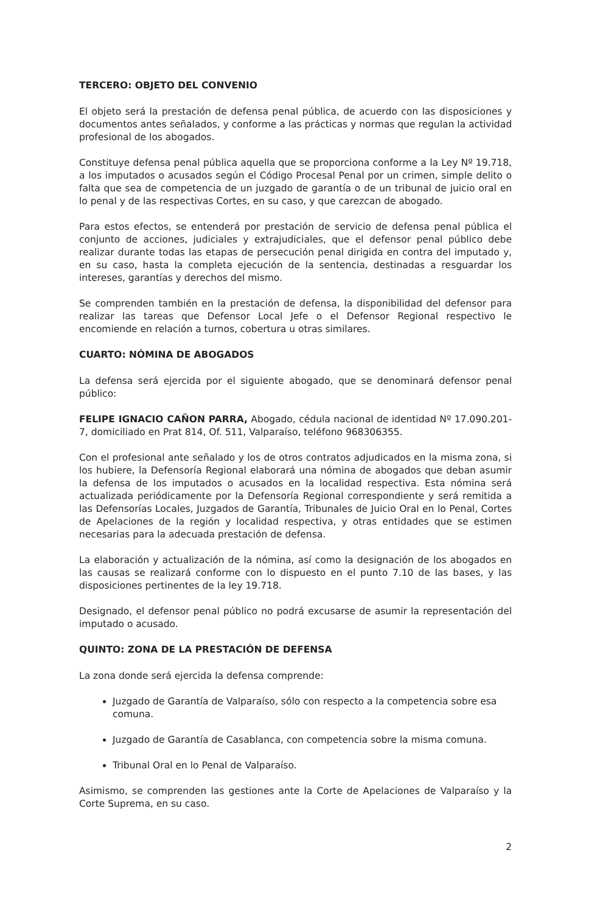TERCERO: OBJETO DEL CONVENIO
El objeto será la prestación de defensa penal pública, de acuerdo con las disposiciones y documentos antes señalados, y conforme a las prácticas y normas que regulan la actividad profesional de los abogados.
Constituye defensa penal pública aquella que se proporciona conforme a la Ley Nº 19.718, a los imputados o acusados según el Código Procesal Penal por un crimen, simple delito o falta que sea de competencia de un juzgado de garantía o de un tribunal de juicio oral en lo penal y de las respectivas Cortes, en su caso, y que carezcan de abogado.
Para estos efectos, se entenderá por prestación de servicio de defensa penal pública el conjunto de acciones, judiciales y extrajudiciales, que el defensor penal público debe realizar durante todas las etapas de persecución penal dirigida en contra del imputado y, en su caso, hasta la completa ejecución de la sentencia, destinadas a resguardar los intereses, garantías y derechos del mismo.
Se comprenden también en la prestación de defensa, la disponibilidad del defensor para realizar las tareas que Defensor Local Jefe o el Defensor Regional respectivo le encomiende en relación a turnos, cobertura u otras similares.
CUARTO: NÓMINA DE ABOGADOS
La defensa será ejercida por el siguiente abogado, que se denominará defensor penal público:
FELIPE IGNACIO CAÑON PARRA, Abogado, cédula nacional de identidad Nº 17.090.201-7, domiciliado en Prat 814, Of. 511, Valparaíso, teléfono 968306355.
Con el profesional ante señalado y los de otros contratos adjudicados en la misma zona, si los hubiere, la Defensoría Regional elaborará una nómina de abogados que deban asumir la defensa de los imputados o acusados en la localidad respectiva. Esta nómina será actualizada periódicamente por la Defensoría Regional correspondiente y será remitida a las Defensorías Locales, Juzgados de Garantía, Tribunales de Juicio Oral en lo Penal, Cortes de Apelaciones de la región y localidad respectiva, y otras entidades que se estimen necesarias para la adecuada prestación de defensa.
La elaboración y actualización de la nómina, así como la designación de los abogados en las causas se realizará conforme con lo dispuesto en el punto 7.10 de las bases, y las disposiciones pertinentes de la ley 19.718.
Designado, el defensor penal público no podrá excusarse de asumir la representación del imputado o acusado.
QUINTO: ZONA DE LA PRESTACIÓN DE DEFENSA
La zona donde será ejercida la defensa comprende:
Juzgado de Garantía de Valparaíso, sólo con respecto a la competencia sobre esa comuna.
Juzgado de Garantía de Casablanca, con competencia sobre la misma comuna.
Tribunal Oral en lo Penal de Valparaíso.
Asimismo, se comprenden las gestiones ante la Corte de Apelaciones de Valparaíso y la Corte Suprema, en su caso.
2